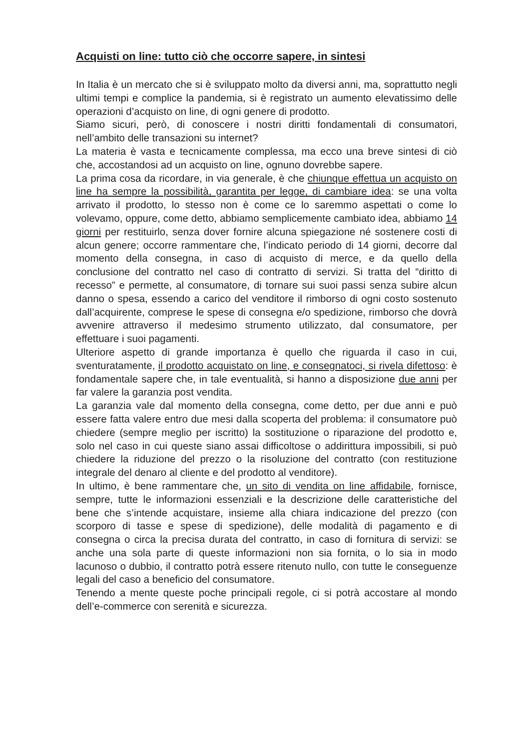Acquisti on line: tutto ciò che occorre sapere, in sintesi
In Italia è un mercato che si è sviluppato molto da diversi anni, ma, soprattutto negli ultimi tempi e complice la pandemia, si è registrato un aumento elevatissimo delle operazioni d’acquisto on line, di ogni genere di prodotto.
Siamo sicuri, però, di conoscere i nostri diritti fondamentali di consumatori, nell’ambito delle transazioni su internet?
La materia è vasta e tecnicamente complessa, ma ecco una breve sintesi di ciò che, accostandosi ad un acquisto on line, ognuno dovrebbe sapere.
La prima cosa da ricordare, in via generale, è che chiunque effettua un acquisto on line ha sempre la possibilità, garantita per legge, di cambiare idea: se una volta arrivato il prodotto, lo stesso non è come ce lo saremmo aspettati o come lo volevamo, oppure, come detto, abbiamo semplicemente cambiato idea, abbiamo 14 giorni per restituirlo, senza dover fornire alcuna spiegazione né sostenere costi di alcun genere; occorre rammentare che, l’indicato periodo di 14 giorni, decorre dal momento della consegna, in caso di acquisto di merce, e da quello della conclusione del contratto nel caso di contratto di servizi. Si tratta del “diritto di recesso” e permette, al consumatore, di tornare sui suoi passi senza subire alcun danno o spesa, essendo a carico del venditore il rimborso di ogni costo sostenuto dall’acquirente, comprese le spese di consegna e/o spedizione, rimborso che dovrà avvenire attraverso il medesimo strumento utilizzato, dal consumatore, per effettuare i suoi pagamenti.
Ulteriore aspetto di grande importanza è quello che riguarda il caso in cui, sventuratamente, il prodotto acquistato on line, e consegnatoci, si rivela difettoso: è fondamentale sapere che, in tale eventualità, si hanno a disposizione due anni per far valere la garanzia post vendita.
La garanzia vale dal momento della consegna, come detto, per due anni e può essere fatta valere entro due mesi dalla scoperta del problema: il consumatore può chiedere (sempre meglio per iscritto) la sostituzione o riparazione del prodotto e, solo nel caso in cui queste siano assai difficoltose o addirittura impossibili, si può chiedere la riduzione del prezzo o la risoluzione del contratto (con restituzione integrale del denaro al cliente e del prodotto al venditore).
In ultimo, è bene rammentare che, un sito di vendita on line affidabile, fornisce, sempre, tutte le informazioni essenziali e la descrizione delle caratteristiche del bene che s’intende acquistare, insieme alla chiara indicazione del prezzo (con scorporo di tasse e spese di spedizione), delle modalità di pagamento e di consegna o circa la precisa durata del contratto, in caso di fornitura di servizi: se anche una sola parte di queste informazioni non sia fornita, o lo sia in modo lacunoso o dubbio, il contratto potrà essere ritenuto nullo, con tutte le conseguenze legali del caso a beneficio del consumatore.
Tenendo a mente queste poche principali regole, ci si potrà accostare al mondo dell’e-commerce con serenità e sicurezza.